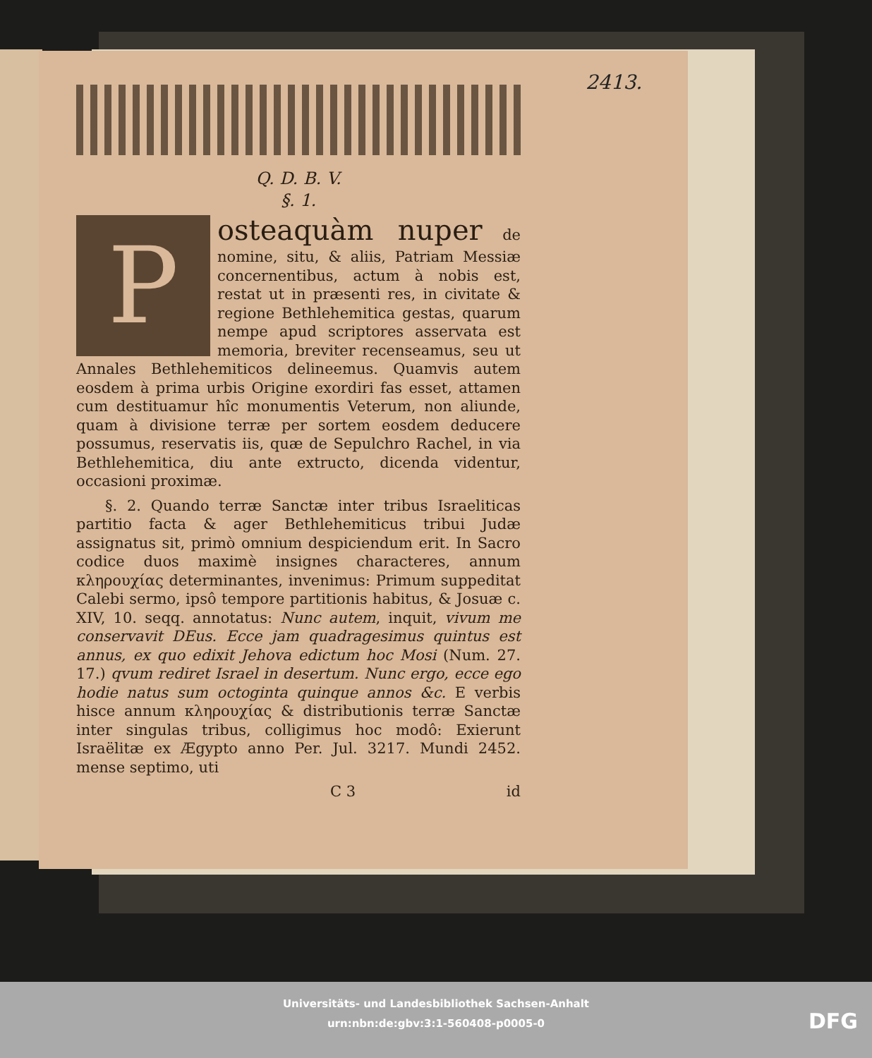2413.
Q. D. B. V.
§. 1.
P
osteaquàm nuper de nomine, situ, & aliis, Patriam Messiæ concernentibus, actum à nobis est, restat ut in præsenti res, in civitate & regione Bethlehemitica gestas, quarum nempe apud scriptores asservata est memoria, breviter recenseamus, seu ut Annales Bethlehemiticos delineemus. Quamvis autem eosdem à prima urbis Origine exordiri fas esset, attamen cum destituamur hîc monumentis Veterum, non aliunde, quam à divisione terræ per sortem eosdem deducere possumus, reservatis iis, quæ de Sepulchro Rachel, in via Bethlehemitica, diu ante extructo, dicenda videntur, occasioni proximæ.
§. 2. Quando terræ Sanctæ inter tribus Israeliticas partitio facta & ager Bethlehemiticus tribui Judæ assignatus sit, primò omnium despiciendum erit. In Sacro codice duos maximè insignes characteres, annum κληρουχίας determinantes, invenimus: Primum suppeditat Calebi sermo, ipsô tempore partitionis habitus, & Josuæ c. XIV, 10. seqq. annotatus: Nunc autem, inquit, vivum me conservavit DEus. Ecce jam quadragesimus quintus est annus, ex quo edixit Jehova edictum hoc Mosi (Num. 27. 17.) qvum rediret Israel in desertum. Nunc ergo, ecce ego hodie natus sum octoginta quinque annos &c. E verbis hisce annum κληρουχίας & distributionis terræ Sanctæ inter singulas tribus, colligimus hoc modô: Exierunt Israëlitæ ex Ægypto anno Per. Jul. 3217. Mundi 2452. mense septimo, uti
C 3 id
Universitäts- und Landesbibliothek Sachsen-Anhalt
urn:nbn:de:gbv:3:1-560408-p0005-0
DFG